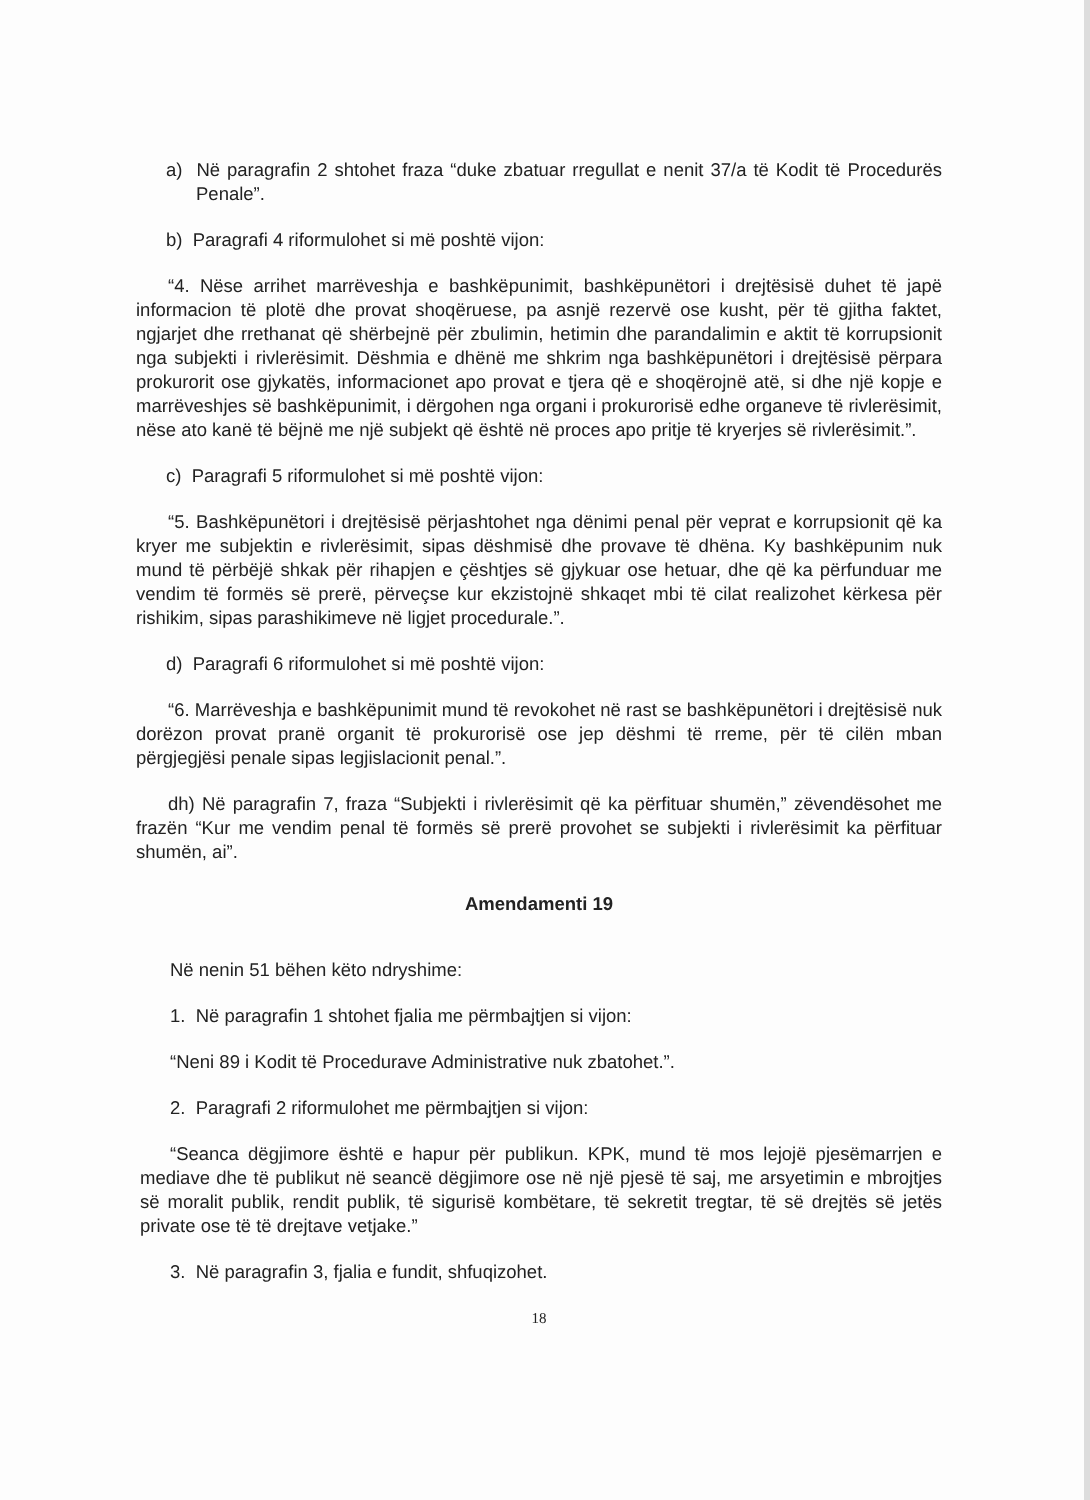a) Në paragrafin 2 shtohet fraza “duke zbatuar rregullat e nenit 37/a të Kodit të Procedurës Penale”.
b) Paragrafi 4 riformulohet si më poshtë vijon:
“4. Nëse arrihet marrëveshja e bashkëpunimit, bashkëpunëtori i drejtësisë duhet të japë informacion të plotë dhe provat shoqëruese, pa asnjë rezervë ose kusht, për të gjitha faktet, ngjarjet dhe rrethanat që shërbejnë për zbulimin, hetimin dhe parandalimin e aktit të korrupsionit nga subjekti i rivlerësimit. Dëshmia e dhënë me shkrim nga bashkëpunëtori i drejtësisë përpara prokurorit ose gjykatës, informacionet apo provat e tjera që e shoqërojnë atë, si dhe një kopje e marrëveshjes së bashkëpunimit, i dërgohen nga organi i prokurorisë edhe organeve të rivlerësimit, nëse ato kanë të bëjnë me një subjekt që është në proces apo pritje të kryerjes së rivlerësimit.”.
c) Paragrafi 5 riformulohet si më poshtë vijon:
“5. Bashkëpunëtori i drejtësisë përjashtohet nga dënimi penal për veprat e korrupsionit që ka kryer me subjektin e rivlerësimit, sipas dëshmisë dhe provave të dhëna. Ky bashkëpunim nuk mund të përbëjë shkak për rihapjen e çështjes së gjykuar ose hetuar, dhe që ka përfunduar me vendim të formës së prerë, përveçse kur ekzistojnë shkaqet mbi të cilat realizohet kërkesa për rishikim, sipas parashikimeve në ligjet procedurale.”.
d) Paragrafi 6 riformulohet si më poshtë vijon:
“6. Marrëveshja e bashkëpunimit mund të revokohet në rast se bashkëpunëtori i drejtësisë nuk dorëzon provat pranë organit të prokurorisë ose jep dëshmi të rreme, për të cilën mban përgjegjësi penale sipas legjislacionit penal.”.
dh) Në paragrafin 7, fraza “Subjekti i rivlerësimit që ka përfituar shumën,” zëvendësohet me frazën “Kur me vendim penal të formës së prerë provohet se subjekti i rivlerësimit ka përfituar shumën, ai”.
Amendamenti 19
Në nenin 51 bëhen këto ndryshime:
1. Në paragrafin 1 shtohet fjalia me përmbajtjen si vijon:
“Neni 89 i Kodit të Procedurave Administrative nuk zbatohet.”.
2. Paragrafi 2 riformulohet me përmbajtjen si vijon:
“Seanca dëgjimore është e hapur për publikun. KPK, mund të mos lejojë pjesëmarrjen e mediave dhe të publikut në seancë dëgjimore ose në një pjesë të saj, me arsyetimin e mbrojtjes së moralit publik, rendit publik, të sigurisë kombëtare, të sekretit tregtar, të së drejtës së jetës private ose të të drejtave vetjake.”
3. Në paragrafin 3, fjalia e fundit, shfuqizohet.
18